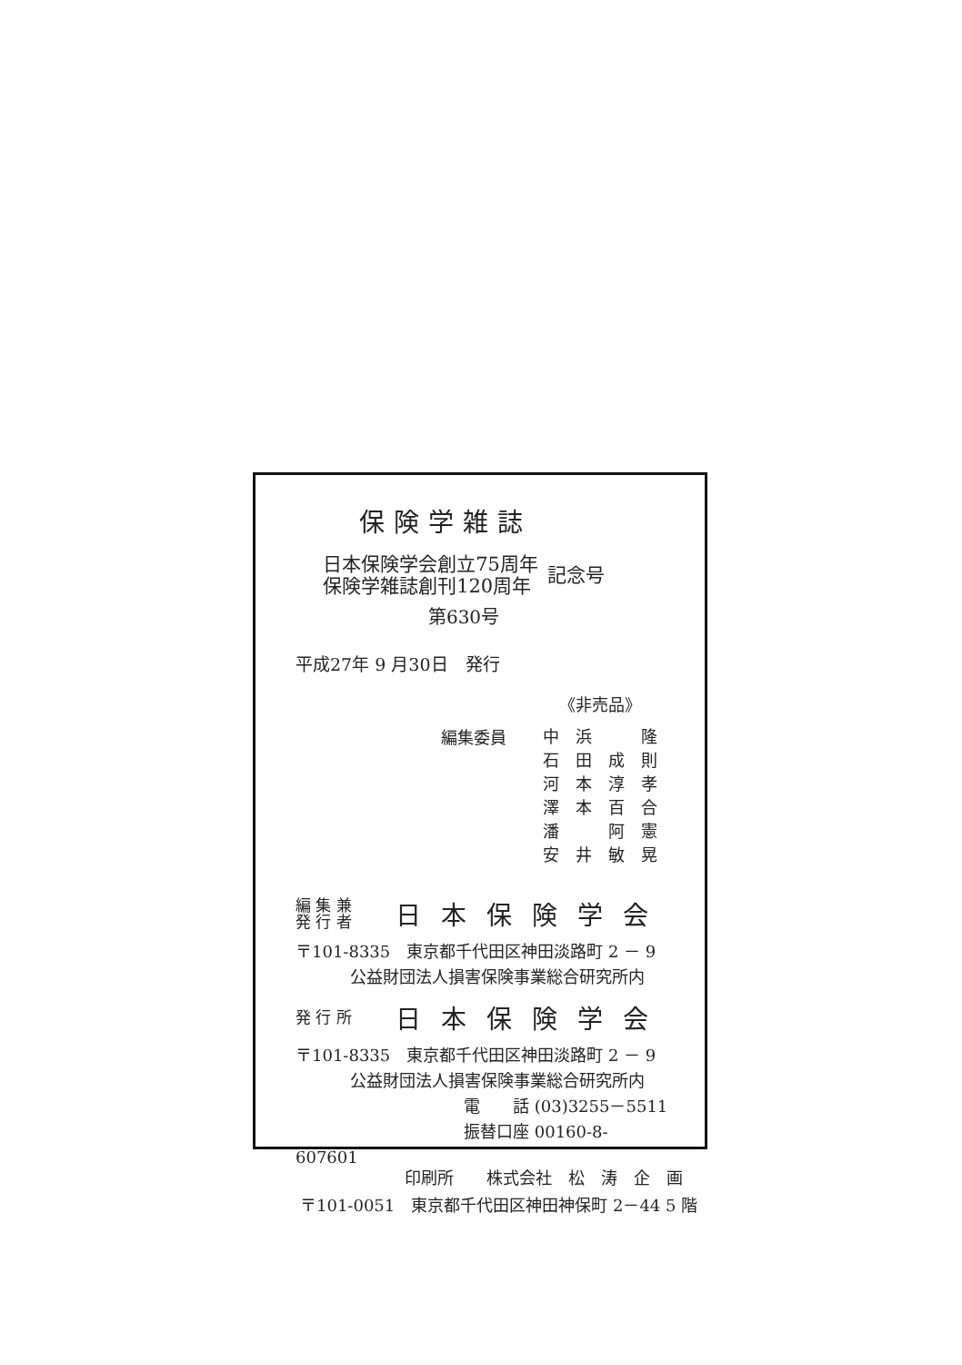保険学雑誌
日本保険学会創立75周年
保険学雑誌創刊120周年
記念号
第630号
平成27年 9 月30日　発行
《非売品》
編集委員
| 中 | 浜 | | 隆 |
| 石 | 田 | 成 | 則 |
| 河 | 本 | 淳 | 孝 |
| 澤 | 本 | 百 | 合 |
| 潘 | | 阿 | 憲 |
| 安 | 井 | 敏 | 晃 |
編 集 兼
発 行 者
日本保険学会
〒101-8335　東京都千代田区神田淡路町 2 － 9
公益財団法人損害保険事業総合研究所内
発 行 所
日本保険学会
〒101-8335　東京都千代田区神田淡路町 2 － 9
公益財団法人損害保険事業総合研究所内
電　　話 (03)3255－5511
振替口座 00160-8-607601
印刷所　　株式会社　松　涛　企　画
〒101-0051　東京都千代田区神田神保町 2－44 5 階